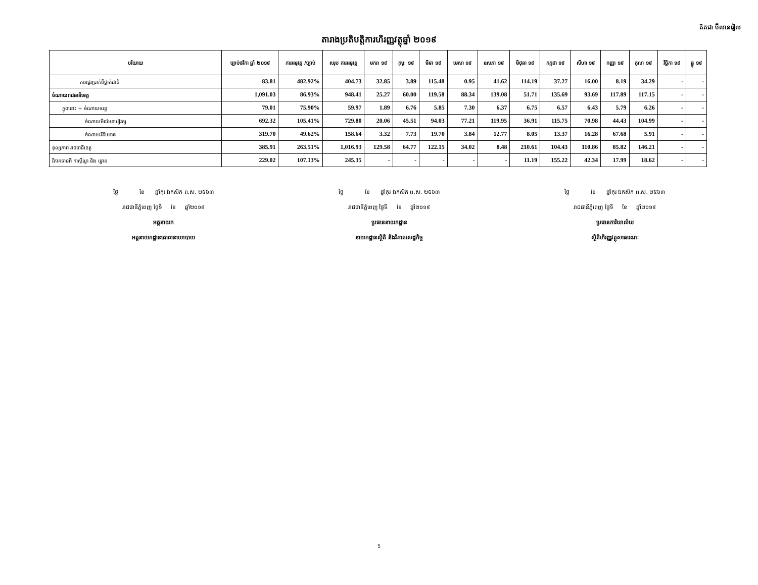គិតជា ប៊ីលានរៀល
តារាងប្រតិបត្តិការហិរញ្ញវត្ថុឆ្នាំ ២០១៩
| បរិយាយ | ច្បាប់ថវិកា ឆ្នាំ ២០១៩ | ការអនុវត្ត /ច្បាប់ | សរុប ការអនុវត្ត | មករា ១៩ | កុម្ភៈ ១៩ | មីនា ១៩ | មេសា ១៩ | ឧសភា ១៩ | មិថុនា ១៩ | កក្កដា ១៩ | សីហា ១៩ | កញ្ញា ១៩ | តុលា ១៩ | វិច្ឆិកា ១៩ | ធ្នូ ១៩ |
| --- | --- | --- | --- | --- | --- | --- | --- | --- | --- | --- | --- | --- | --- | --- | --- |
| ការផ្ទេរប្រាក់ពីថ្នាក់ជាតិ | 83.81 | 482.92% | 404.73 | 32.85 | 3.89 | 115.48 | 0.95 | 41.62 | 114.19 | 37.27 | 16.00 | 8.19 | 34.29 | - | - |
| ចំណាយរាជធានីខេត្ត | 1,091.03 | 86.93% | 948.41 | 25.27 | 60.00 | 119.58 | 88.34 | 139.08 | 51.71 | 135.69 | 93.69 | 117.89 | 117.15 | - | - |
| ក្នុងនោះ ÷ ចំណាយចរន្ត | 79.01 | 75.90% | 59.97 | 1.89 | 6.76 | 5.85 | 7.30 | 6.37 | 6.75 | 6.57 | 6.43 | 5.79 | 6.26 | - | - |
| ចំណាយមិនមែនបៀវត្ស | 692.32 | 105.41% | 729.80 | 20.06 | 45.51 | 94.03 | 77.21 | 119.95 | 36.91 | 115.75 | 70.98 | 44.43 | 104.99 | - | - |
| ចំណាយវិនិយោគ | 319.70 | 49.62% | 158.64 | 3.32 | 7.73 | 19.70 | 3.84 | 12.77 | 8.05 | 13.37 | 16.28 | 67.68 | 5.91 | - | - |
| តុល្យភាព រាជធានីខេត្ត | 385.91 | 263.51% | 1,016.93 | 129.58 | 64.77 | 122.15 | 34.02 | 8.48 | 210.61 | 104.43 | 110.86 | 85.82 | 146.21 | - | - |
| វិភាគទានពី កាស៊ីណូ និង ឆ្នោត | 229.02 | 107.13% | 245.35 | - | - | - | - | - | 11.19 | 155.22 | 42.34 | 17.99 | 18.62 | - | - |
ថ្ងៃ ខែ ឆ្នាំកុរ ឯកស័ក ព.ស. ២៥៦៣
រាជធានីភ្នំពេញ ថ្ងៃទី ខែ ឆ្នាំ២០១៩
អគ្គនាយក
អគ្គនាយកដ្ឋានគោលនយោបាយ
ថ្ងៃ ខែ ឆ្នាំកុរ ឯកស័ក ព.ស. ២៥៦៣
រាជធានីភ្នំពេញ ថ្ងៃទី ខែ ឆ្នាំ២០១៩
ប្រធាននាយកដ្ឋាន
នាយកដ្ឋានស្ថិតិ និងវិភាគសេដ្ឋកិច្ច
ថ្ងៃ ខែ ឆ្នាំកុរ ឯកស័ក ព.ស. ២៥៦៣
រាជធានីភ្នំពេញ ថ្ងៃទី ខែ ឆ្នាំ២០១៩
ប្រធានការិយាល័យ
ស្ថិតិហិរញ្ញវត្ថុសាធារណៈ
5